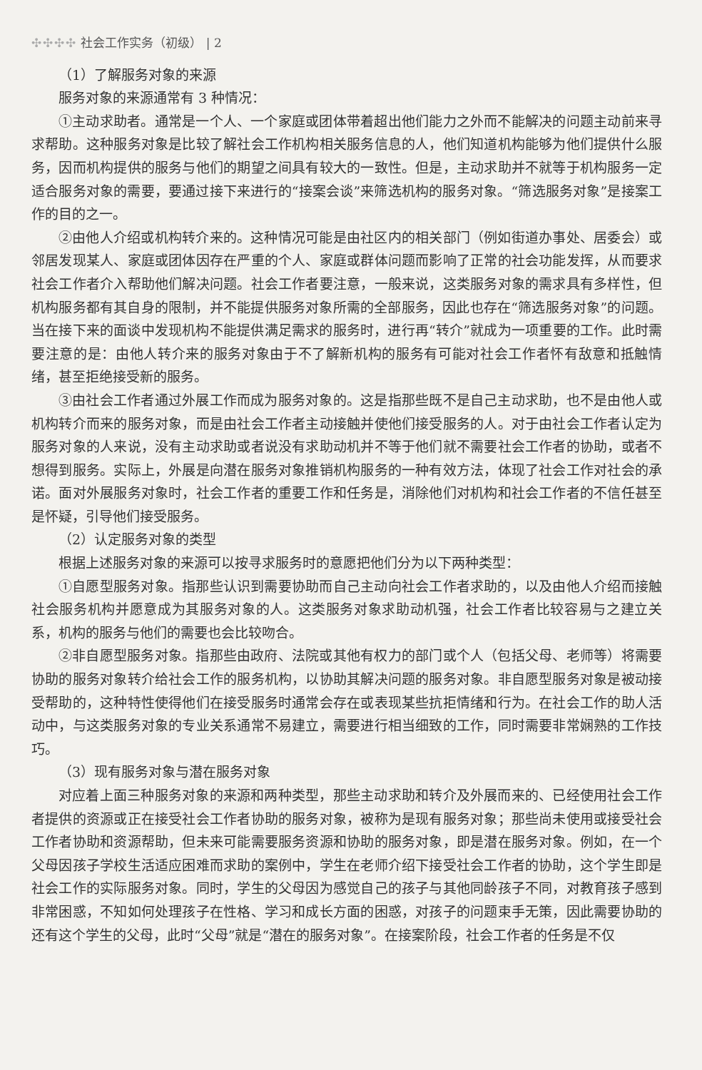✣✣✣✣ 社会工作实务（初级） | 2
（1）了解服务对象的来源
服务对象的来源通常有 3 种情况：
①主动求助者。通常是一个人、一个家庭或团体带着超出他们能力之外而不能解决的问题主动前来寻求帮助。这种服务对象是比较了解社会工作机构相关服务信息的人，他们知道机构能够为他们提供什么服务，因而机构提供的服务与他们的期望之间具有较大的一致性。但是，主动求助并不就等于机构服务一定适合服务对象的需要，要通过接下来进行的“接案会谈”来筛选机构的服务对象。“筛选服务对象”是接案工作的目的之一。
②由他人介绍或机构转介来的。这种情况可能是由社区内的相关部门（例如街道办事处、居委会）或邻居发现某人、家庭或团体因存在严重的个人、家庭或群体问题而影响了正常的社会功能发挥，从而要求社会工作者介入帮助他们解决问题。社会工作者要注意，一般来说，这类服务对象的需求具有多样性，但机构服务都有其自身的限制，并不能提供服务对象所需的全部服务，因此也存在“筛选服务对象”的问题。当在接下来的面谈中发现机构不能提供满足需求的服务时，进行再“转介”就成为一项重要的工作。此时需要注意的是：由他人转介来的服务对象由于不了解新机构的服务有可能对社会工作者怀有敌意和抵触情绪，甚至拒绝接受新的服务。
③由社会工作者通过外展工作而成为服务对象的。这是指那些既不是自己主动求助，也不是由他人或机构转介而来的服务对象，而是由社会工作者主动接触并使他们接受服务的人。对于由社会工作者认定为服务对象的人来说，没有主动求助或者说没有求助动机并不等于他们就不需要社会工作者的协助，或者不想得到服务。实际上，外展是向潜在服务对象推销机构服务的一种有效方法，体现了社会工作对社会的承诺。面对外展服务对象时，社会工作者的重要工作和任务是，消除他们对机构和社会工作者的不信任甚至是怀疑，引导他们接受服务。
（2）认定服务对象的类型
根据上述服务对象的来源可以按寻求服务时的意愿把他们分为以下两种类型：
①自愿型服务对象。指那些认识到需要协助而自己主动向社会工作者求助的，以及由他人介绍而接触社会服务机构并愿意成为其服务对象的人。这类服务对象求助动机强，社会工作者比较容易与之建立关系，机构的服务与他们的需要也会比较吻合。
②非自愿型服务对象。指那些由政府、法院或其他有权力的部门或个人（包括父母、老师等）将需要协助的服务对象转介给社会工作的服务机构，以协助其解决问题的服务对象。非自愿型服务对象是被动接受帮助的，这种特性使得他们在接受服务时通常会存在或表现某些抗拒情绪和行为。在社会工作的助人活动中，与这类服务对象的专业关系通常不易建立，需要进行相当细致的工作，同时需要非常娴熟的工作技巧。
（3）现有服务对象与潜在服务对象
对应着上面三种服务对象的来源和两种类型，那些主动求助和转介及外展而来的、已经使用社会工作者提供的资源或正在接受社会工作者协助的服务对象，被称为是现有服务对象；那些尚未使用或接受社会工作者协助和资源帮助，但未来可能需要服务资源和协助的服务对象，即是潜在服务对象。例如，在一个父母因孩子学校生活适应困难而求助的案例中，学生在老师介绍下接受社会工作者的协助，这个学生即是社会工作的实际服务对象。同时，学生的父母因为感觉自己的孩子与其他同龄孩子不同，对教育孩子感到非常困惑，不知如何处理孩子在性格、学习和成长方面的困惑，对孩子的问题束手无策，因此需要协助的还有这个学生的父母，此时“父母”就是“潜在的服务对象”。在接案阶段，社会工作者的任务是不仅